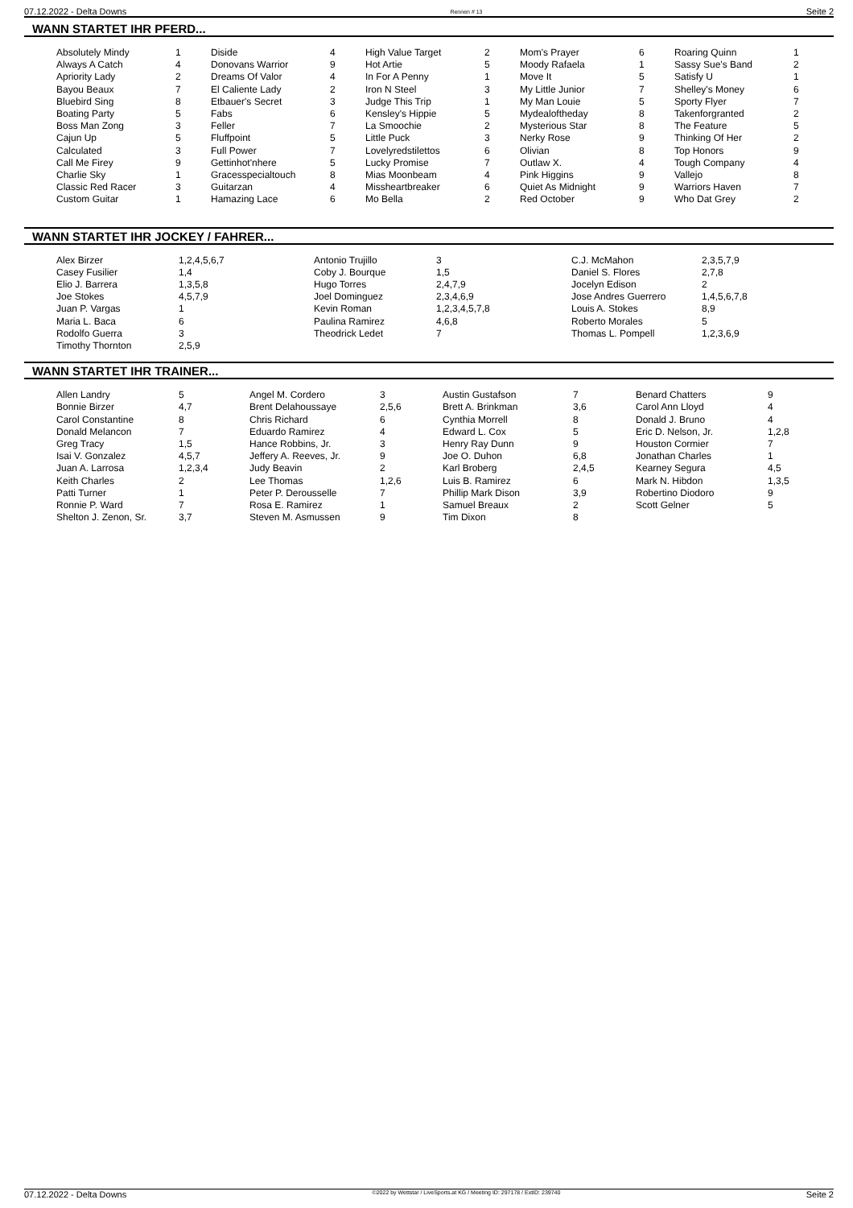07.12.2022 - Delta Downs Rennen # 13 Seite 2
WANN STARTET IHR PFERD...
| Absolutely Mindy | 1 | Diside | 4 | High Value Target | 2 | Mom's Prayer | 6 | Roaring Quinn | 1 |
| Always A Catch | 4 | Donovans Warrior | 9 | Hot Artie | 5 | Moody Rafaela | 1 | Sassy Sue's Band | 2 |
| Apriority Lady | 2 | Dreams Of Valor | 4 | In For A Penny | 1 | Move It | 5 | Satisfy U | 1 |
| Bayou Beaux | 7 | El Caliente Lady | 2 | Iron N Steel | 3 | My Little Junior | 7 | Shelley's Money | 6 |
| Bluebird Sing | 8 | Etbauer's Secret | 3 | Judge This Trip | 1 | My Man Louie | 5 | Sporty Flyer | 7 |
| Boating Party | 5 | Fabs | 6 | Kensley's Hippie | 5 | Mydealoftheday | 8 | Takenforgranted | 2 |
| Boss Man Zong | 3 | Feller | 7 | La Smoochie | 2 | Mysterious Star | 8 | The Feature | 5 |
| Cajun Up | 5 | Fluffpoint | 5 | Little Puck | 3 | Nerky Rose | 9 | Thinking Of Her | 2 |
| Calculated | 3 | Full Power | 7 | Lovelyredstilettos | 6 | Olivian | 8 | Top Honors | 9 |
| Call Me Firey | 9 | Gettinhot'nhere | 5 | Lucky Promise | 7 | Outlaw X. | 4 | Tough Company | 4 |
| Charlie Sky | 1 | Gracesspecialtouch | 8 | Mias Moonbeam | 4 | Pink Higgins | 9 | Vallejo | 8 |
| Classic Red Racer | 3 | Guitarzan | 4 | Missheartbreaker | 6 | Quiet As Midnight | 9 | Warriors Haven | 7 |
| Custom Guitar | 1 | Hamazing Lace | 6 | Mo Bella | 2 | Red October | 9 | Who Dat Grey | 2 |
WANN STARTET IHR JOCKEY / FAHRER...
| Alex Birzer | 1,2,4,5,6,7 | Antonio Trujillo | 3 | C.J. McMahon | 2,3,5,7,9 |
| Casey Fusilier | 1,4 | Coby J. Bourque | 1,5 | Daniel S. Flores | 2,7,8 |
| Elio J. Barrera | 1,3,5,8 | Hugo Torres | 2,4,7,9 | Jocelyn Edison | 2 |
| Joe Stokes | 4,5,7,9 | Joel Dominguez | 2,3,4,6,9 | Jose Andres Guerrero | 1,4,5,6,7,8 |
| Juan P. Vargas | 1 | Kevin Roman | 1,2,3,4,5,7,8 | Louis A. Stokes | 8,9 |
| Maria L. Baca | 6 | Paulina Ramirez | 4,6,8 | Roberto Morales | 5 |
| Rodolfo Guerra | 3 | Theodrick Ledet | 7 | Thomas L. Pompell | 1,2,3,6,9 |
| Timothy Thornton | 2,5,9 | | | | |
WANN STARTET IHR TRAINER...
| Allen Landry | 5 | Angel M. Cordero | 3 | Austin Gustafson | 7 | Benard Chatters | 9 |
| Bonnie Birzer | 4,7 | Brent Delahoussaye | 2,5,6 | Brett A. Brinkman | 3,6 | Carol Ann Lloyd | 4 |
| Carol Constantine | 8 | Chris Richard | 6 | Cynthia Morrell | 8 | Donald J. Bruno | 4 |
| Donald Melancon | 7 | Eduardo Ramirez | 4 | Edward L. Cox | 5 | Eric D. Nelson, Jr. | 1,2,8 |
| Greg Tracy | 1,5 | Hance Robbins, Jr. | 3 | Henry Ray Dunn | 9 | Houston Cormier | 7 |
| Isai V. Gonzalez | 4,5,7 | Jeffery A. Reeves, Jr. | 9 | Joe O. Duhon | 6,8 | Jonathan Charles | 1 |
| Juan A. Larrosa | 1,2,3,4 | Judy Beavin | 2 | Karl Broberg | 2,4,5 | Kearney Segura | 4,5 |
| Keith Charles | 2 | Lee Thomas | 1,2,6 | Luis B. Ramirez | 6 | Mark N. Hibdon | 1,3,5 |
| Patti Turner | 1 | Peter P. Derousselle | 7 | Phillip Mark Dison | 3,9 | Robertino Diodoro | 9 |
| Ronnie P. Ward | 7 | Rosa E. Ramirez | 1 | Samuel Breaux | 2 | Scott Gelner | 5 |
| Shelton J. Zenon, Sr. | 3,7 | Steven M. Asmussen | 9 | Tim Dixon | 8 | | |
07.12.2022 - Delta Downs ©2022 by Wettstar / LiveSports.at KG / Meeting ID: 297178 / ExtID: 239740 Seite 2